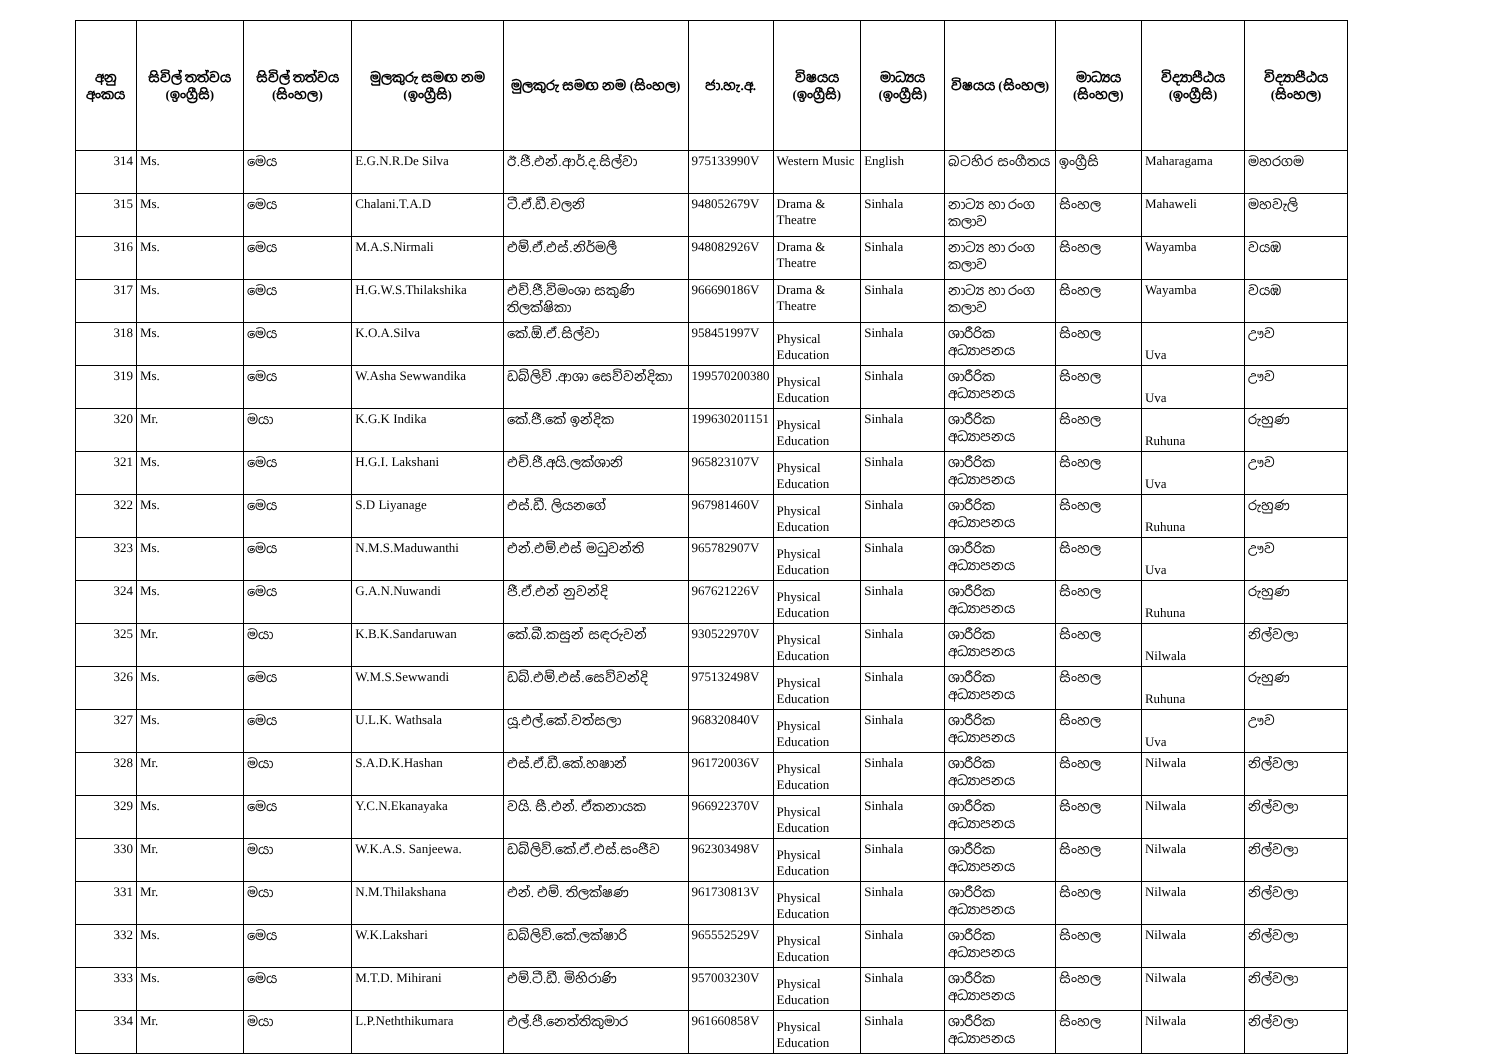| අනු අංකය | සිවිල් තත්වය (ඉංග්‍රීසි) | සිවිල් තත්වය (සිංහල) | මුලකුරු සමඟ නම (ඉංග්‍රීසි) | මුලකුරු සමඟ නම (සිංහල) | ජා.හැ.අ. | විෂයය (ඉංග්‍රීසි) | මාධ්‍යය (ඉංග්‍රීසි) | විෂයය (සිංහල) | මාධ්‍යය (සිංහල) | විද්‍යාපීඨය (ඉංග්‍රීසි) | විද්‍යාපීඨය (සිංහල) |
| --- | --- | --- | --- | --- | --- | --- | --- | --- | --- | --- | --- |
| 314 | Ms. | මෙය | E.G.N.R.De Silva | ඊ.ජී.එන්.ආර්.ද.සිල්වා | 975133990V | Western Music | English | බටහිර සංගීතය | ඉංග්‍රීසි | Maharagama | මහරගම |
| 315 | Ms. | මෙය | Chalani.T.A.D | ටී.ඒ.ඩී.චලනි | 948052679V | Drama & Theatre | Sinhala | නාට්‍ය හා රංග කලාව | සිංහල | Mahaweli | මහවැලි |
| 316 | Ms. | මෙය | M.A.S.Nirmali | එම්.ඒ.එස්.නිර්මලී | 948082926V | Drama & Theatre | Sinhala | නාට්‍ය හා රංග කලාව | සිංහල | Wayamba | වයඹ |
| 317 | Ms. | මෙය | H.G.W.S.Thilakshika | එච්.ජී.විමංශා සකුණි තිලක්ෂිකා | 966690186V | Drama & Theatre | Sinhala | නාට්‍ය හා රංග කලාව | සිංහල | Wayamba | වයඹ |
| 318 | Ms. | මෙය | K.O.A.Silva | කේ.ඕ.ඒ.සිල්වා | 958451997V | Physical Education | Sinhala | ශාරීරික අධ්‍යාපනය | සිංහල | Uva | ඌව |
| 319 | Ms. | මෙය | W.Asha Sewwandika | ඩබ්ලිව් .ආශා සෙව්වන්දිකා | 199570200380 | Physical Education | Sinhala | ශාරීරික අධ්‍යාපනය | සිංහල | Uva | ඌව |
| 320 | Mr. | මයා | K.G.K Indika | කේ.ජී.කේ ඉන්දික | 199630201151 | Physical Education | Sinhala | ශාරීරික අධ්‍යාපනය | සිංහල | Ruhuna | රුහුණ |
| 321 | Ms. | මෙය | H.G.I. Lakshani | එච්.ජී.අයි.ලක්ශානි | 965823107V | Physical Education | Sinhala | ශාරීරික අධ්‍යාපනය | සිංහල | Uva | ඌව |
| 322 | Ms. | මෙය | S.D Liyanage | එස්.ඩී. ලියනගේ | 967981460V | Physical Education | Sinhala | ශාරීරික අධ්‍යාපනය | සිංහල | Ruhuna | රුහුණ |
| 323 | Ms. | මෙය | N.M.S.Maduwanthi | එන්.එම්.එස් මධුවන්ති | 965782907V | Physical Education | Sinhala | ශාරීරික අධ්‍යාපනය | සිංහල | Uva | ඌව |
| 324 | Ms. | මෙය | G.A.N.Nuwandi | ජී.ඒ.එන් නුවන්දි | 967621226V | Physical Education | Sinhala | ශාරීරික අධ්‍යාපනය | සිංහල | Ruhuna | රුහුණ |
| 325 | Mr. | මයා | K.B.K.Sandaruwan | කේ.බී.කසුන් සඳරුවන් | 930522970V | Physical Education | Sinhala | ශාරීරික අධ්‍යාපනය | සිංහල | Nilwala | නිල්වලා |
| 326 | Ms. | මෙය | W.M.S.Sewwandi | ඩබ්.එම්.එස්.සෙව්වන්දි | 975132498V | Physical Education | Sinhala | ශාරීරික අධ්‍යාපනය | සිංහල | Ruhuna | රුහුණ |
| 327 | Ms. | මෙය | U.L.K. Wathsala | යූ.එල්.කේ.වත්සලා | 968320840V | Physical Education | Sinhala | ශාරීරික අධ්‍යාපනය | සිංහල | Uva | ඌව |
| 328 | Mr. | මයා | S.A.D.K.Hashan | එස්.ඒ.ඩී.කේ.හෂාන් | 961720036V | Physical Education | Sinhala | ශාරීරික අධ්‍යාපනය | සිංහල | Nilwala | නිල්වලා |
| 329 | Ms. | මෙය | Y.C.N.Ekanayaka | වයි. සී.එන්. ඒකනායක | 966922370V | Physical Education | Sinhala | ශාරීරික අධ්‍යාපනය | සිංහල | Nilwala | නිල්වලා |
| 330 | Mr. | මයා | W.K.A.S. Sanjeewa. | ඩබ්ලිව්.කේ.ඒ.එස්.සංජීව | 962303498V | Physical Education | Sinhala | ශාරීරික අධ්‍යාපනය | සිංහල | Nilwala | නිල්වලා |
| 331 | Mr. | මයා | N.M.Thilakshana | එන්. එම්. තිලක්ෂණ | 961730813V | Physical Education | Sinhala | ශාරීරික අධ්‍යාපනය | සිංහල | Nilwala | නිල්වලා |
| 332 | Ms. | මෙය | W.K.Lakshari | ඩබ්ලිව්.කේ.ලක්ෂාරි | 965552529V | Physical Education | Sinhala | ශාරීරික අධ්‍යාපනය | සිංහල | Nilwala | නිල්වලා |
| 333 | Ms. | මෙය | M.T.D. Mihirani | එම්.ටී.ඩී. මිහිරාණි | 957003230V | Physical Education | Sinhala | ශාරීරික අධ්‍යාපනය | සිංහල | Nilwala | නිල්වලා |
| 334 | Mr. | මයා | L.P.Neththikumara | එල්.පී.නෙත්තිකුමාර | 961660858V | Physical Education | Sinhala | ශාරීරික අධ්‍යාපනය | සිංහල | Nilwala | නිල්වලා |